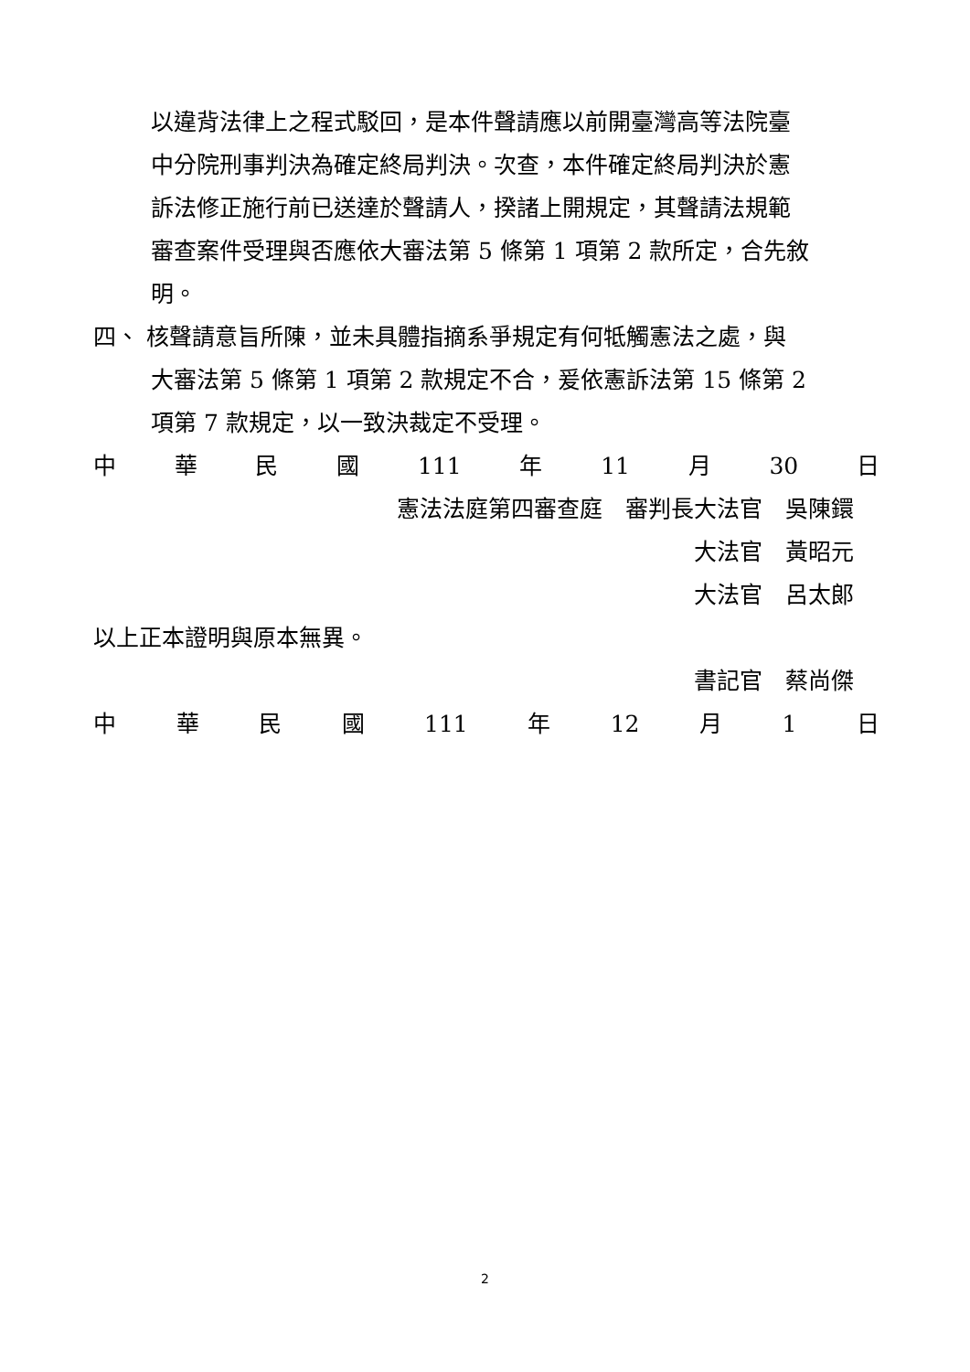以違背法律上之程式駁回，是本件聲請應以前開臺灣高等法院臺
中分院刑事判決為確定終局判決。次查，本件確定終局判決於憲
訴法修正施行前已送達於聲請人，揆諸上開規定，其聲請法規範
審查案件受理與否應依大審法第 5 條第 1 項第 2 款所定，合先敘
明。
四、 核聲請意旨所陳，並未具體指摘系爭規定有何牴觸憲法之處，與
大審法第 5 條第 1 項第 2 款規定不合，爰依憲訴法第 15 條第 2
項第 7 款規定，以一致決裁定不受理。
中 華 民 國 111 年 11 月 30 日
憲法法庭第四審查庭　審判長大法官　吳陳鐶
大法官　黃昭元
大法官　呂太郎
以上正本證明與原本無異。
書記官　蔡尚傑
中 華 民 國 111 年 12 月 1 日
2